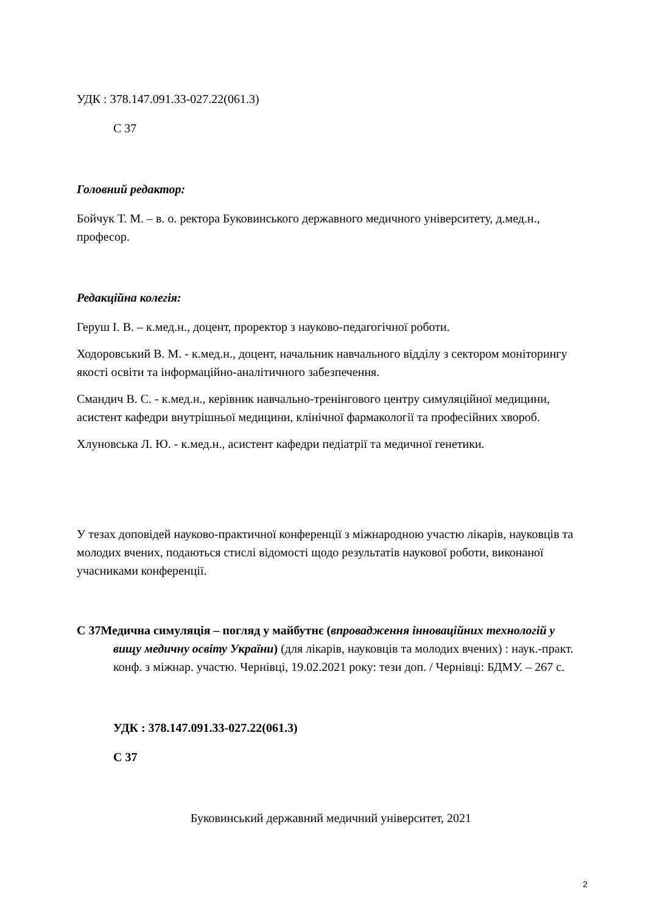УДК : 378.147.091.33-027.22(061.3)
С 37
Головний редактор:
Бойчук Т. М. – в. о. ректора Буковинського державного медичного університету, д.мед.н., професор.
Редакційна колегія:
Геруш І. В. – к.мед.н., доцент, проректор з науково-педагогічної роботи.
Ходоровський В. М. - к.мед.н., доцент, начальник навчального відділу з сектором моніторингу якості освіти та інформаційно-аналітичного забезпечення.
Смандич В. С. - к.мед.н., керівник навчально-тренінгового центру симуляційної медицини, асистент кафедри внутрішньої медицини, клінічної фармакології та професійних хвороб.
Хлуновська Л. Ю. - к.мед.н., асистент кафедри педіатрії та медичної генетики.
У тезах доповідей науково-практичної конференції з міжнародною участю лікарів, науковців та молодих вчених, подаються стислі відомості щодо результатів наукової роботи, виконаної учасниками конференції.
С 37Медична симуляція – погляд у майбутнє (впровадження інноваційних технологій у вищу медичну освіту України) (для лікарів, науковців та молодих вчених) : наук.-практ. конф. з міжнар. участю. Чернівці, 19.02.2021 року: тези доп. / Чернівці: БДМУ. – 267 с.
УДК : 378.147.091.33-027.22(061.3)
С 37
Буковинський державний медичний університет, 2021
2